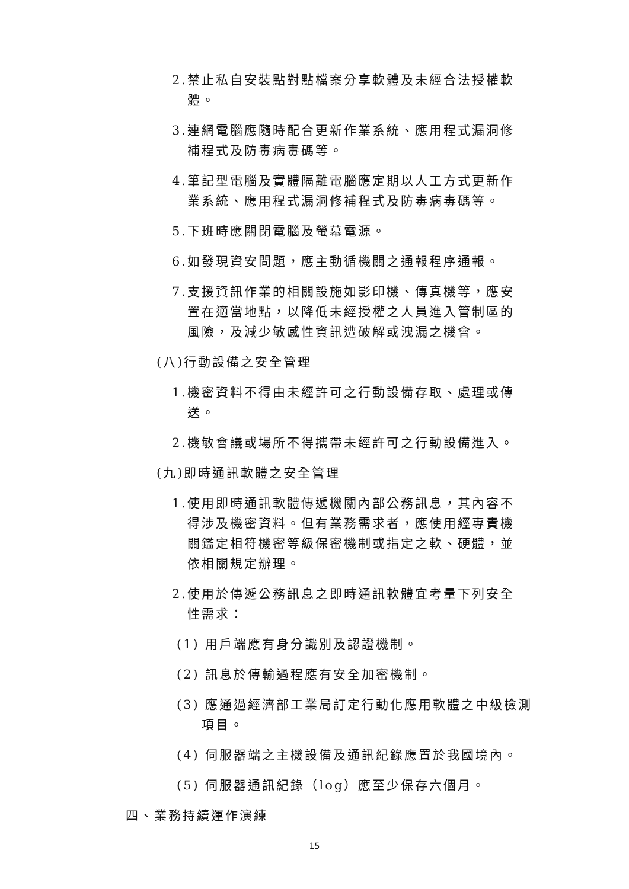2.禁止私自安裝點對點檔案分享軟體及未經合法授權軟體。
3.連網電腦應隨時配合更新作業系統、應用程式漏洞修補程式及防毒病毒碼等。
4.筆記型電腦及實體隔離電腦應定期以人工方式更新作業系統、應用程式漏洞修補程式及防毒病毒碼等。
5.下班時應關閉電腦及螢幕電源。
6.如發現資安問題，應主動循機關之通報程序通報。
7.支援資訊作業的相關設施如影印機、傳真機等，應安置在適當地點，以降低未經授權之人員進入管制區的風險，及減少敏感性資訊遭破解或洩漏之機會。
(八)行動設備之安全管理
1.機密資料不得由未經許可之行動設備存取、處理或傳送。
2.機敏會議或場所不得攜帶未經許可之行動設備進入。
(九)即時通訊軟體之安全管理
1.使用即時通訊軟體傳遞機關內部公務訊息，其內容不得涉及機密資料。但有業務需求者，應使用經專責機關鑑定相符機密等級保密機制或指定之軟、硬體，並依相關規定辦理。
2.使用於傳遞公務訊息之即時通訊軟體宜考量下列安全性需求：
(1) 用戶端應有身分識別及認證機制。
(2) 訊息於傳輸過程應有安全加密機制。
(3) 應通過經濟部工業局訂定行動化應用軟體之中級檢測項目。
(4) 伺服器端之主機設備及通訊紀錄應置於我國境內。
(5) 伺服器通訊紀錄（log）應至少保存六個月。
四、業務持續運作演練
15